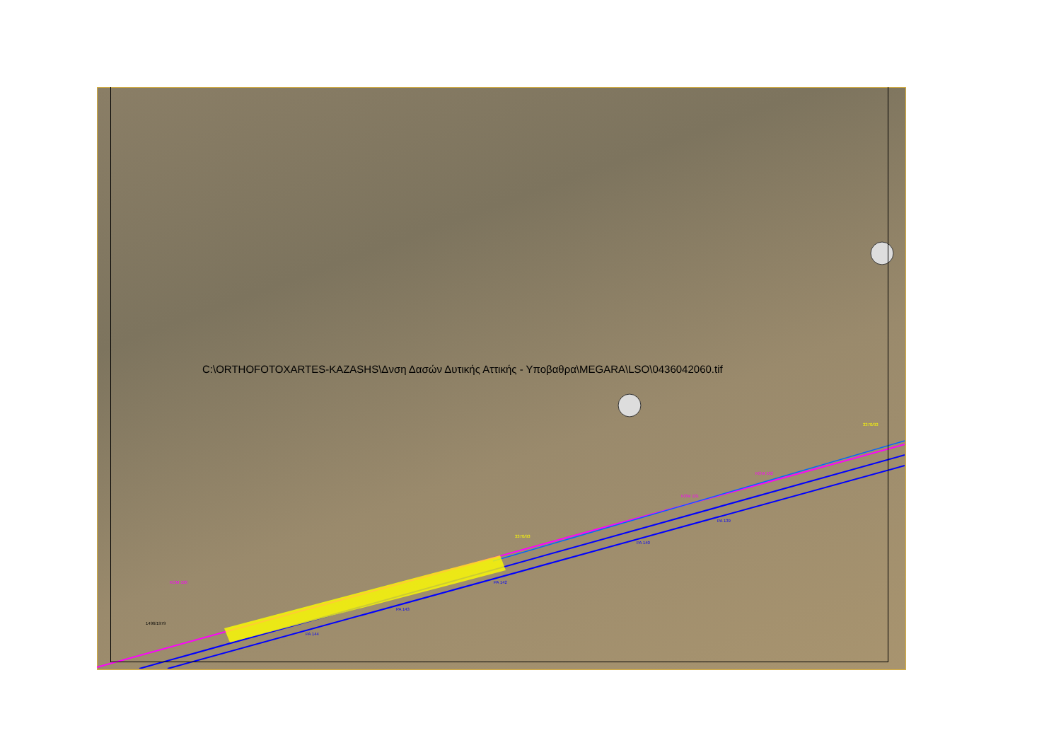C:\ORTHOFOTOXARTES-KAZASHS\Δνση Δασών Δυτικής Αττικής - Υποβαθρα\MEGARA\LSO\0436042060.tif
3370/93
ΚΟΜ 101
ΚΟΜ 102
ΡΑ 139
ΡΑ 140
ΡΑ 142
ΡΑ 143
ΡΑ 144
1496/1979
ΚΟΜ 106
3370/93